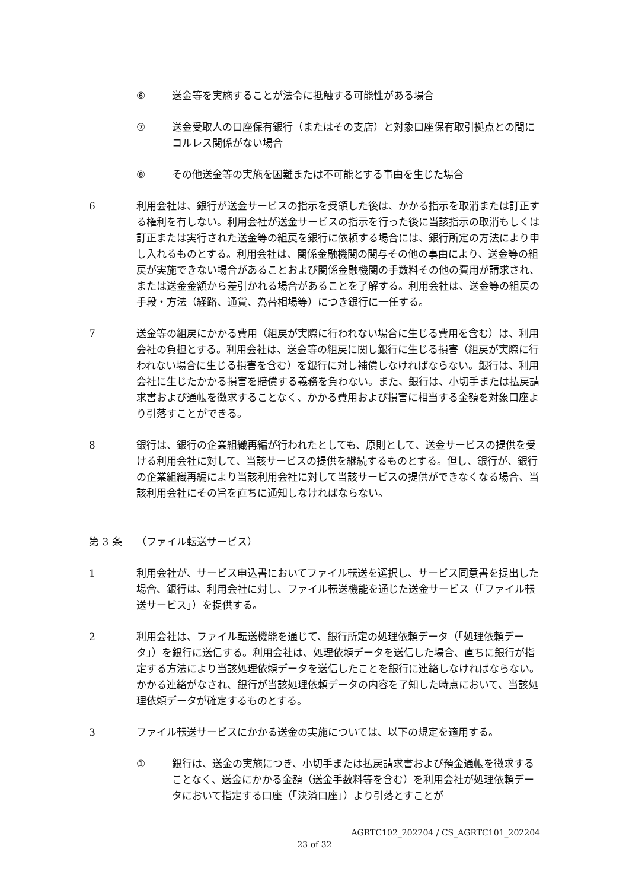⑥ 送金等を実施することが法令に抵触する可能性がある場合
⑦ 送金受取人の口座保有銀行（またはその支店）と対象口座保有取引拠点との間にコルレス関係がない場合
⑧ その他送金等の実施を困難または不可能とする事由を生じた場合
6 利用会社は、銀行が送金サービスの指示を受領した後は、かかる指示を取消または訂正する権利を有しない。利用会社が送金サービスの指示を行った後に当該指示の取消もしくは訂正または実行された送金等の組戻を銀行に依頼する場合には、銀行所定の方法により申し入れるものとする。利用会社は、関係金融機関の関与その他の事由により、送金等の組戻が実施できない場合があることおよび関係金融機関の手数料その他の費用が請求され、または送金金額から差引かれる場合があることを了解する。利用会社は、送金等の組戻の手段・方法（経路、通貨、為替相場等）につき銀行に一任する。
7 送金等の組戻にかかる費用（組戻が実際に行われない場合に生じる費用を含む）は、利用会社の負担とする。利用会社は、送金等の組戻に関し銀行に生じる損害（組戻が実際に行われない場合に生じる損害を含む）を銀行に対し補償しなければならない。銀行は、利用会社に生じたかかる損害を賠償する義務を負わない。また、銀行は、小切手または払戻請求書および通帳を徴求することなく、かかる費用および損害に相当する金額を対象口座より引落すことができる。
8 銀行は、銀行の企業組織再編が行われたとしても、原則として、送金サービスの提供を受ける利用会社に対して、当該サービスの提供を継続するものとする。但し、銀行が、銀行の企業組織再編により当該利用会社に対して当該サービスの提供ができなくなる場合、当該利用会社にその旨を直ちに通知しなければならない。
第 3 条 （ファイル転送サービス）
1 利用会社が、サービス申込書においてファイル転送を選択し、サービス同意書を提出した場合、銀行は、利用会社に対し、ファイル転送機能を通じた送金サービス（「ファイル転送サービス」）を提供する。
2 利用会社は、ファイル転送機能を通じて、銀行所定の処理依頼データ（「処理依頼データ」）を銀行に送信する。利用会社は、処理依頼データを送信した場合、直ちに銀行が指定する方法により当該処理依頼データを送信したことを銀行に連絡しなければならない。かかる連絡がなされ、銀行が当該処理依頼データの内容を了知した時点において、当該処理依頼データが確定するものとする。
3 ファイル転送サービスにかかる送金の実施については、以下の規定を適用する。
① 銀行は、送金の実施につき、小切手または払戻請求書および預金通帳を徴求することなく、送金にかかる金額（送金手数料等を含む）を利用会社が処理依頼データにおいて指定する口座（「決済口座」）より引落とすことが
AGRTC102_202204 / CS_AGRTC101_202204
23 of 32